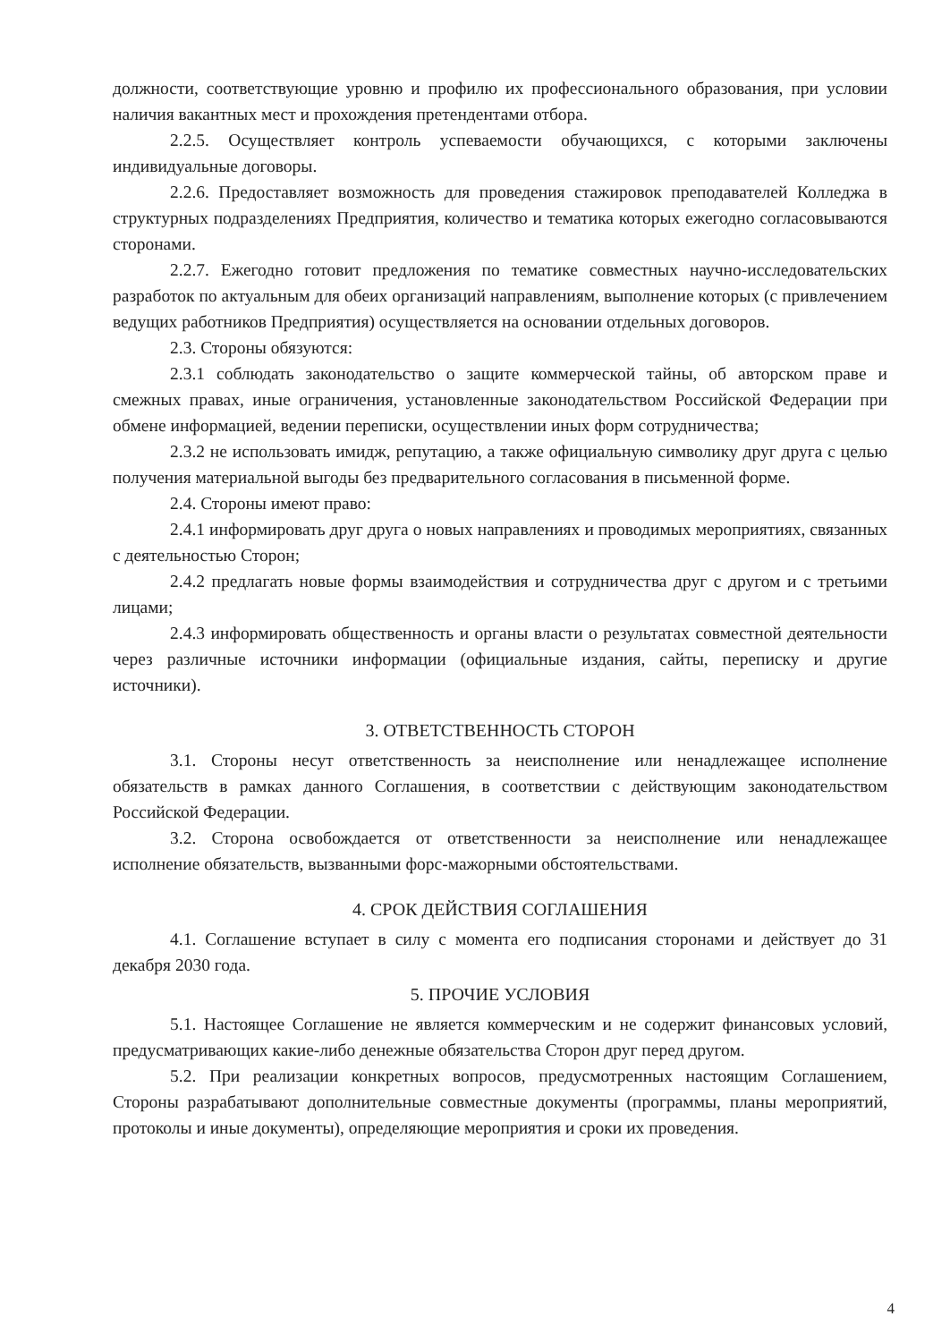должности, соответствующие уровню и профилю их профессионального образования, при условии наличия вакантных мест и прохождения претендентами отбора.
2.2.5. Осуществляет контроль успеваемости обучающихся, с которыми заключены индивидуальные договоры.
2.2.6. Предоставляет возможность для проведения стажировок преподавателей Колледжа в структурных подразделениях Предприятия, количество и тематика которых ежегодно согласовываются сторонами.
2.2.7. Ежегодно готовит предложения по тематике совместных научно-исследовательских разработок по актуальным для обеих организаций направлениям, выполнение которых (с привлечением ведущих работников Предприятия) осуществляется на основании отдельных договоров.
2.3. Стороны обязуются:
2.3.1 соблюдать законодательство о защите коммерческой тайны, об авторском праве и смежных правах, иные ограничения, установленные законодательством Российской Федерации при обмене информацией, ведении переписки, осуществлении иных форм сотрудничества;
2.3.2 не использовать имидж, репутацию, а также официальную символику друг друга с целью получения материальной выгоды без предварительного согласования в письменной форме.
2.4. Стороны имеют право:
2.4.1 информировать друг друга о новых направлениях и проводимых мероприятиях, связанных с деятельностью Сторон;
2.4.2 предлагать новые формы взаимодействия и сотрудничества друг с другом и с третьими лицами;
2.4.3 информировать общественность и органы власти о результатах совместной деятельности через различные источники информации (официальные издания, сайты, переписку и другие источники).
3. ОТВЕТСТВЕННОСТЬ СТОРОН
3.1. Стороны несут ответственность за неисполнение или ненадлежащее исполнение обязательств в рамках данного Соглашения, в соответствии с действующим законодательством Российской Федерации.
3.2. Сторона освобождается от ответственности за неисполнение или ненадлежащее исполнение обязательств, вызванными форс-мажорными обстоятельствами.
4. СРОК ДЕЙСТВИЯ СОГЛАШЕНИЯ
4.1. Соглашение вступает в силу с момента его подписания сторонами и действует до 31 декабря 2030 года.
5. ПРОЧИЕ УСЛОВИЯ
5.1. Настоящее Соглашение не является коммерческим и не содержит финансовых условий, предусматривающих какие-либо денежные обязательства Сторон друг перед другом.
5.2. При реализации конкретных вопросов, предусмотренных настоящим Соглашением, Стороны разрабатывают дополнительные совместные документы (программы, планы мероприятий, протоколы и иные документы), определяющие мероприятия и сроки их проведения.
4